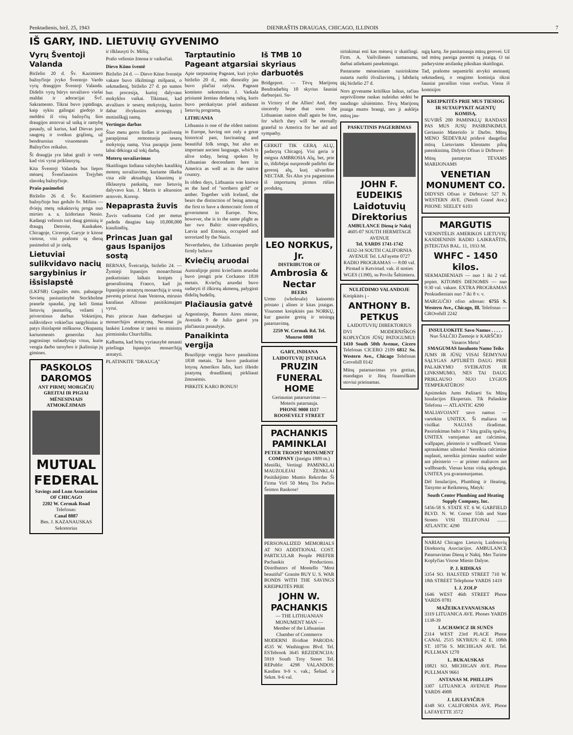Penktadienis, birž. 25, 1943 DIENRAŠTIS DRAUGAS, CHICAGO, ILLINOIS 7
IŠ GARY, IND. LIETUVIŲ GYVENIMO
Vyrų Šventoji Valanda
Birželio 20 d. Šv. Kazimiero bažnyčioje įvyko Šventojo Vardo vyrų draugijos Šventoji Valanda. Didelis vyrų būrys suvažiavo viešai maldai ir adoracijai Švč. Sakramento. Tikrai buvo įspūdinga, kaip sykiu galingai giedojo ir meldėsi iš visų bažnyčių šios draugijos atstovai už taiką ir ramybę pasauly, už karius, kad Dievas juos saugotų ir sveikus grąžintų, už bendruosius visuomenės ir Bažnyčios reikalus.
Ši draugija yra labai graži ir verta kad visi vyrai priklausytų.
Kita Šventoji Valanda bus liepos mėnesį Švenčiausios Trejybės slavokų bažnyčioje.
Prašo pasimelsti
Birželio 26 d. Šv. Kazimiero bažnyčioje bus gedulo šv. Mišios — dviejų metų sukaktuvių proga nuo mirties a. a. Izidoriaus Nenio. Kadangi velionis turi daug giminių ir draugų Detroite, Kankakee, Chicagoje, Ciceroje, Garyje ir kitose vietose, visi prašomi tą dieną pasimelsti už jo sielą.
Lietuviai sulikvidavo nacių sargybinius ir išsislapstė
(LKFSB) Gegužės mėn. pabaigoje Sovietų pasiuntinybė Stockholme praneše spaudai, jog keli šimtai lietuvių jaunuolių, vežami į priverstinus darbus Vokietijon, sulikvidavo vokiečius sargybinius ir patys išsislapstė miškuose. Okupantų kariuomenės generolas Just pagrasinęs sušaudysiąs visus, kurie vengia darbo tarnybos ir įkalinsiąs jų gimines.
PASKOLOS DAROMOS
ANT PIRMŲ MORGIČIŲ GREITAI IR PIGIAI MĖNESINIAIS ATMOKĖJIMAIS
MUTUAL FEDERAL
Savings and Loan Association OF CHICAGO
2202 W. Cermak Road
Telefonas:
Canal 8887
Ben. J. KAZANAUSKAS Sekretorius
ir išklausyti šv. Mišių.
Prašo velionio žmona ir vaikučiai.
Dievo Kūno šventė
Birželio 24 d. — Dievo Kūno šventėje vakare buvo iškilmingi mišparai, o sekmadienį, birželio 27 d. po sumos bus procesija, kurioj dalyvaus mokyklos vaikai. Tikimasi, kad atvažiuos ir seserų mokytojų, kurios dabar išvykusios atostogų į motiniškąjį namą.
Vertingas darbas
Šiuo metu geros širdies ir pasišventę parapijonai remontuoja seserų mokytojų namą. Visa parapija jiems labai dėkinga už tokį darbą.
Moterų suvažiavimas
Skaitlingas Indiana valstybės katalikių moterų suvažiavime, kuriame iškelta visa eilė aktualiųjų klausimų ir išklausyta paskaitų, nuo lietuvių dalyvavo kun. J. Martis ir aštuonios atstovės. Koresp.
Nepaprasta žuvis
Žuvis vadinama Cod per metus padeda daugiau kaip 10,000,000 kiaušinėlių.
Princas Juan gal gaus Ispanijos sostą
BERNAS, Šveicarija, birželio 24. — Žymieji Ispanijos monarchistai paskutiniais laikais kreipės į generalissimą Franco, kad jis Ispanijoje atstatytų monarchiją ir sostą pavestų princui Juan Ventosa, mirusio karaliaus Alfonso pasitikimajam vyrui.
Pats princas Juan darbuojasi už monarchijos atstatymą. Nesenai jis lankėsi Londone ir tarėsi su ministru pirmininku Churchilliu.
Kalbama, kad britų vyriausybė nesanti priešinga Ispanijos monarchiją atstatyti.
PLATINKITE "DRAUGĄ"
Tarptautinio Pageant atgarsiai
Apie tarptautinę Pageant, kuri įvyko birželio 20 d., mūs dienrašty jau buvo plačiai rašyta. Pageant komiteto sekretorius J. Varkala prisiuntė žemiau dedamą raštą, kuris buvo perskaitytas prieš atidarant lietuvių programą.
LITHUANIA
Lithuania is one of the oldest nations in Europe, having not only a great historical past, fascinating and beautiful folk songs, but also an important ancient language, which is alive today, being spoken by Lithuanian descendants here in America as well as in the native country.
In olden days, Lithuania was known as the land of "northern gold" or amber. Together with Iceland, she bears the distinction of being among the first to have a democratic form of government in Europe. Now, however, she is in the same plight as her two Baltic sister-republics, Latvia and Estonia, occupied and terrorized by the Nazis.
Nevertheless, the Lithuanian people firmly believe
Kviečių aruodai
Australijoje pirmi kviečiams aruodai buvo įrengti prie Cockatoo 1839 metais. Kviečių aruodai buvo sudaryti iš iškirstų akmenų, palyginti didelių budelių.
Plačiausia gatvė
Argentinoje, Buenos Aires mieste, Avenida 9 de Julio gatvė yra plačiausia pasaulyje.
Panaikinta vergija
Brazilijoje vergija buvo panaikinta 1838 metais. Tai buvo paskutinė lotynų Amerikos šalis, kuri išleido įstatymą draudžiantį pirkliauti žmonėmis.
PIRKITE KARO BONUS!
Iš TMB 10 skyriaus darbuotės
Bridgeport. — Tėvų Marijonų Bendradarbių 10 skyrius šauniai darbuojasi. Su-
in Victory of the Allies! And, they sincerely hope that soon the Lithuanian nation shall again be free, for which they will be eternally grateful to America for her aid and sympathy.
GERKIT TIK GERĄ ALŲ, padarytą Chicagoj. Visi geria ir mėgsta AMBROSIA Alų, bet, prie to, išdirbėjai nusprendė padirbti dar geresnį alų, kurį užvardino NECTAR. Šis Alus yra pagamintas iš importuotų pirmos rūšies produktų.
LEO NORKUS, Jr.
DISTRIBUTOR OF
Ambrosia & Nectar
BEERS
Urmo (wholesale) kainomis pristato į alines ir kitas įstaigas. Visuomet kreipkitės pas NORKŲ, kur gausite greitą ir teisingą patarnavimą.
2259 W. Cermak Rd. Tel. Monroe 0808
GARY, INDIANA LAIDOTUVIŲ ĮSTAIGA
PRUZIN FUNERAL HOME
Geriausias patarnavimas — Moteris patarnauja.
PHONE 9000 1117 ROOSEVELT STREET
PACHANKIS PAMINKLAI
PETER TROOST MONUMENT COMPANY (Įsteigta 1889 m.)
Meniški, Vertingi PAMINKLAI MAUZOLEJAI ŽENKLAI Pasitikėjimo Mumis Rekordas Ši Firma Virš 50 Metų Tos Pačios Šeimos Rankose!
PERSONALIZED MEMORIALS AT NO ADDITIONAL COST. PARTICULAR People PREFER Pachankis Productions. Distributors of Montello "Most beautiful" Granite BUY U. S. WAR BONDS WITH THE SAVINGS KREIPKITĖS PRIE
JOHN W. PACHANKIS
— THE LITHUANIAN MONUMENT MAN —
Member of the Lithuanian Chamber of Commerce
MODERNI Išvidinė PARODA: 4535 W. Washington Blvd. Tel. ESTebrook 3645 REZIDENCIJA: 5919 South Troy Street Tel. REPublic 4298 VALANDOS: Kasdien 9-9 v. vak.; Šeštad. ir Sekm. 9-6 val.
sirinkimai esti kas mėnesį ir skaitlingi. Firm. A. Vaišvilienės sumanumu, darbai atliekami pasekmingai.
Pastarame mėnesiniam susirinkime nutarta ruošti išvažiavimą, į labdarių ūkį birželio 27 d.
Nors gyvename kritiškus laikus, tačiau nepriviliome rankas nuleidus sėdėti be naudingo užsiėmimo. Tėvų Marijonų įstaiga mums brangi, nes ji auklėja mūsų jau-
PASKUTINIS PAGERBIMAS
JOHN F. EUDEIKIS Laidotuvių Direktorius
AMBULANCE Dieną ir Naktį
4605-07 SOUTH HERMITAGE AVENUE
Tel. YARDS 1741-1742
4332-34 SOUTH CALIFORNIA AVENUE Tel. LAFayette 0727
RADIO PROGRAMAS — 8:00 val. Pirmad ir Ketvirtad. vak. iš stoties WGES (1390), su Povilu Šaltimieru.
NULIŪDIMO VALANDOJE
Kreipkitės į -
ANTHONY B. PETKUS
LAIDOTUVIŲ DIREKTORIUS
DVI MODERNIŠKOS KOPLYČIOS JŪSŲ PATOGUMUI: 1410 South 50th Avenue, Cicero Telefonas CICERO 2109 6812 So. Western Ave., Chicago Telefonas Grovehill 0142
Mūsų patarnavimas yra greitas, mandagus ir Jūsų finansiškam stoviui prieinamas.
nąją kartą. Jie pasitarnauja mūsų gerovei. Už tad mūsų pareiga paremti tą įstaigą. O tai padarysime atsilankę piknikan skaitlingai.
Tad, prašome nepamiršti atvykti ateinantį sekmadienį, o rengimo komisija tikrai šauniai pavaišins visus svečius. Viena iš komisijos
KREIPKITĖS PRIE MUS TIESIOG IR SUTAUPYKIT AGENTŲ KOMISĄ.
SUVIRŠ 200 PAMINKLŲ RANDASI PAS MUS JUSŲ PASIRINKIMUI. Geriausio Materiolo ir Darbo. Mūsų MENO ŠEDEVRAI pridavė daugeliui mūsų Lietuviams klientams pilną patenkinimą. Didysis Ofisas ir Dirbtuvė:
Mūsų pastatytas TĖVAMS MARIJONAMS
VENETIAN MONUMENT CO.
DIDYSIS Ofisas ir Dirbtuvė: 527 N. WESTERN AVE. (Netoli Grand Ave.) PHONE: SEELEY 6103
MARGUTIS
VIENINTĖLIS AMERIKOS LIETUVIŲ KASDIENINIS RADIO LAIKRAŠTIS, ĮSTEIGTAS BAL. 11, 1933 M.
WHFC - 1450 kilos.
SEKMADIENIAIS — nuo 1 iki 2 val. popiet. KITOMIS DIENOMIS — nuo 9:30 val. vakare. EXTRA PROGRAMAS Penktadieniais nuo 7 iki 8 v. v.
MARGUČIO ofiso adresas: 6755 S. Western Ave., Chicago, Ill. Telefonas — GROvehill 2242
INSULUOKITE Savo Namus . . . . .
Nuo ŠALČIO Žiemoje ir KARŠČIO Vasaros Metu!
SMAGUMAS Insuluoto Namo Teiks
JUMS IR JŪSŲ VISAI ŠEIMYNAI SĄLYGAS APTURĖTI DAUG PRIE PALAIKYMO SVEIKATOS IR LINKSMUMO, NES TAI DAUG PRIKLAUSO NUO LYGIOS TEMPERATŪROS!
Apsimokės Jums Pašitarti Su Mūsų Insulacijos Ekspertais. Tik Pašaukite Telefonu — ATLANTIC 4290
MALIAVOJANT savo namus — vartokite UNITEX. Ši maliava tai visiškai NAUJAS išradimas. Pasirinkimas balto ir 7 kitų gražių spalvų. UNITEX vartojamas ant calcimine, wallpaper, pleisterio ir wallboard. Vienas aptraukimas užtenka! Nereikia calcimine nuplauti, nereikia pirmiau naudoti sealer ant pleisterio — ar primer maliavos ant wallboards. Vienas kotas viską apdengia. UNITEX yra gvarantuojamas.
Dėl Insulacijos, Plumbing ir Heating, Taisymo ar Reikmenų, Matyk:
South Center Plumbing and Heating Supply Company, Inc.
5456-58 S. STATE ST. 6 W. GARFIELD BLVD. N. W. Corner 55th and State Streets VISI TELEFONAI ........ ATLANTIC 4290
NARIAI Chicagos Lietuvių Laidotuvių Direktorių Asociacijos. AMBULANCE Patarnavimas Dieną ir Naktį. Mes Turime Koplyčias Visose Miesto Dalyse.
P. J. RIDIKAS
3354 SO. HALSTED STREET 710 W. 18th STREET Telephone YARDS 1419
I. J. ZOLP
1646 WEST 46th STREET Phone YARDS 0781
MAŽEIKA EVANAUSKAS
3319 LITUANICA AVE. Phones YARDS 1138-39
LACHAWICZ IR SUNŪS
2314 WEST 23rd PLACE Phone CANAL 2515 SKYRIUS: 42 E. 108th ST. 10756 S. MICHIGAN AVE. Tel. PULLMAN 1270
L. BUKAUSKAS
10821 SO. MICHIGAN AVE. Phone PULLMAN 9661
ANTANAS M. PHILLIPS
3307 LITUANICA AVENUE Phone YARDS 4908
J. LIULEVIČIUS
4348 SO. CALIFORNIA AVE. Phone LAFAYETTE 3572